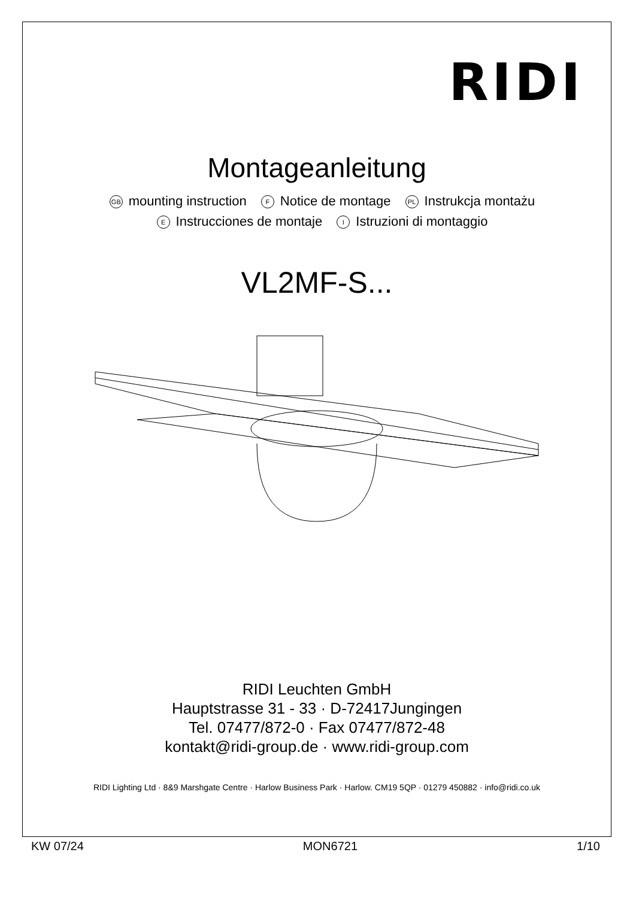RIDI
Montageanleitung
GB mounting instruction F Notice de montage PL Instrukcja montażu
E Instrucciones de montaje I Istruzioni di montaggio
VL2MF-S...
RIDI Leuchten GmbH
Hauptstrasse 31 - 33 · D-72417Jungingen
Tel. 07477/872-0 · Fax 07477/872-48
kontakt@ridi-group.de · www.ridi-group.com
RIDI Lighting Ltd · 8&9 Marshgate Centre · Harlow Business Park · Harlow. CM19 5QP · 01279 450882 · info@ridi.co.uk
KW 07/24 MON6721 1/10